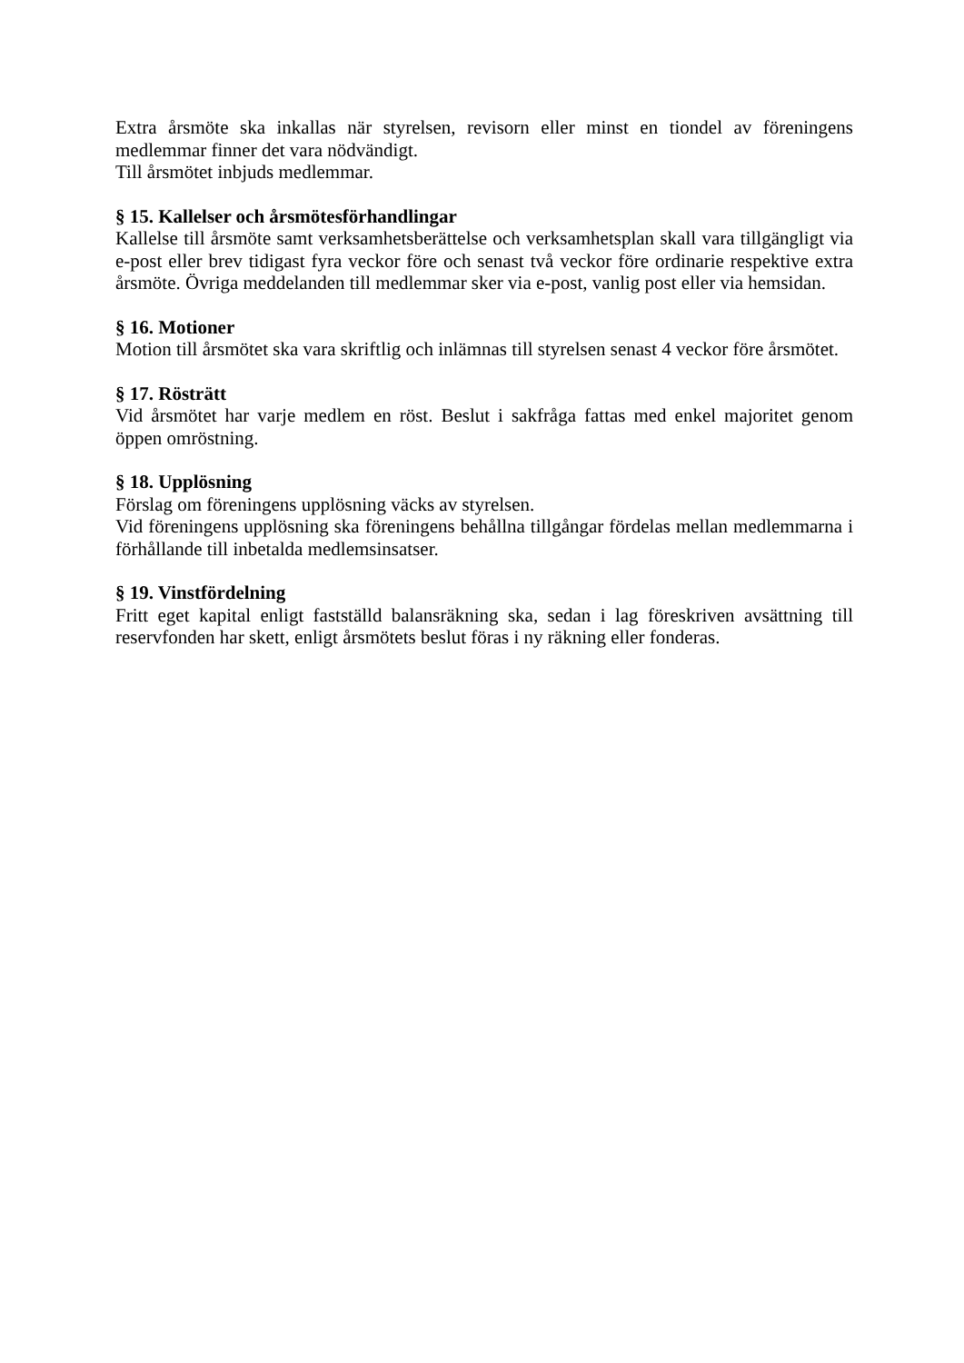Extra årsmöte ska inkallas när styrelsen, revisorn eller minst en tiondel av föreningens medlemmar finner det vara nödvändigt.
Till årsmötet inbjuds medlemmar.
§ 15. Kallelser och årsmötesförhandlingar
Kallelse till årsmöte samt verksamhetsberättelse och verksamhetsplan skall vara tillgängligt via e-post eller brev tidigast fyra veckor före och senast två veckor före ordinarie respektive extra årsmöte. Övriga meddelanden till medlemmar sker via e-post, vanlig post eller via hemsidan.
§ 16. Motioner
Motion till årsmötet ska vara skriftlig och inlämnas till styrelsen senast 4 veckor före årsmötet.
§ 17. Rösträtt
Vid årsmötet har varje medlem en röst. Beslut i sakfråga fattas med enkel majoritet genom öppen omröstning.
§ 18. Upplösning
Förslag om föreningens upplösning väcks av styrelsen.
Vid föreningens upplösning ska föreningens behållna tillgångar fördelas mellan medlemmarna i förhållande till inbetalda medlemsinsatser.
§ 19. Vinstfördelning
Fritt eget kapital enligt fastställd balansräkning ska, sedan i lag föreskriven avsättning till reservfonden har skett, enligt årsmötets beslut föras i ny räkning eller fonderas.